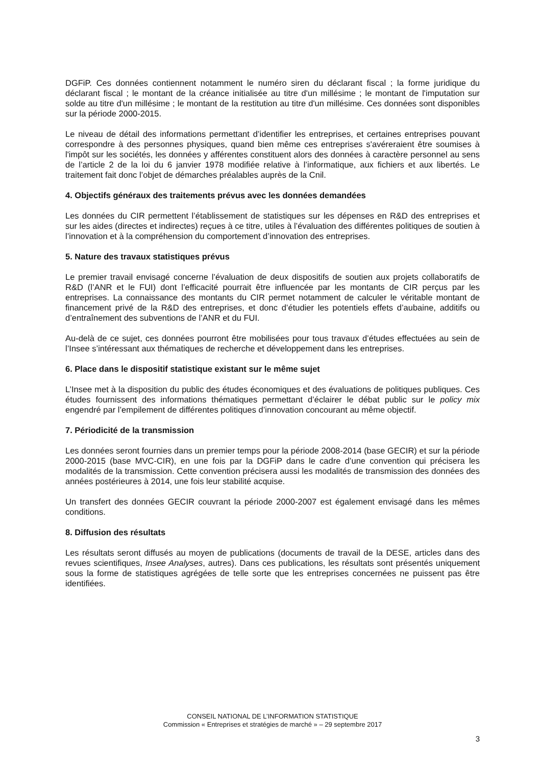DGFiP. Ces données contiennent notamment le numéro siren du déclarant fiscal ; la forme juridique du déclarant fiscal ; le montant de la créance initialisée au titre d'un millésime ; le montant de l'imputation sur solde au titre d'un millésime ; le montant de la restitution au titre d'un millésime. Ces données sont disponibles sur la période 2000-2015.
Le niveau de détail des informations permettant d’identifier les entreprises, et certaines entreprises pouvant correspondre à des personnes physiques, quand bien même ces entreprises s'avéreraient être soumises à l'impôt sur les sociétés, les données y afférentes constituent alors des données à caractère personnel au sens de l’article 2 de la loi du 6 janvier 1978 modifiée relative à l’informatique, aux fichiers et aux libertés. Le traitement fait donc l’objet de démarches préalables auprès de la Cnil.
4. Objectifs généraux des traitements prévus avec les données demandées
Les données du CIR permettent l’établissement de statistiques sur les dépenses en R&D des entreprises et sur les aides (directes et indirectes) reçues à ce titre, utiles à l’évaluation des différentes politiques de soutien à l’innovation et à la compréhension du comportement d’innovation des entreprises.
5. Nature des travaux statistiques prévus
Le premier travail envisagé concerne l’évaluation de deux dispositifs de soutien aux projets collaboratifs de R&D (l’ANR et le FUI) dont l’efficacité pourrait être influencée par les montants de CIR perçus par les entreprises. La connaissance des montants du CIR permet notamment de calculer le véritable montant de financement privé de la R&D des entreprises, et donc d’étudier les potentiels effets d’aubaine, additifs ou d’entraînement des subventions de l’ANR et du FUI.
Au-delà de ce sujet, ces données pourront être mobilisées pour tous travaux d’études effectuées au sein de l’Insee s’intéressant aux thématiques de recherche et développement dans les entreprises.
6. Place dans le dispositif statistique existant sur le même sujet
L’Insee met à la disposition du public des études économiques et des évaluations de politiques publiques. Ces études fournissent des informations thématiques permettant d’éclairer le débat public sur le policy mix engendré par l’empilement de différentes politiques d’innovation concourant au même objectif.
7. Périodicité de la transmission
Les données seront fournies dans un premier temps pour la période 2008-2014 (base GECIR) et sur la période 2000-2015 (base MVC-CIR), en une fois par la DGFiP dans le cadre d’une convention qui précisera les modalités de la transmission. Cette convention précisera aussi les modalités de transmission des données des années postérieures à 2014, une fois leur stabilité acquise.
Un transfert des données GECIR couvrant la période 2000-2007 est également envisagé dans les mêmes conditions.
8. Diffusion des résultats
Les résultats seront diffusés au moyen de publications (documents de travail de la DESE, articles dans des revues scientifiques, Insee Analyses, autres). Dans ces publications, les résultats sont présentés uniquement sous la forme de statistiques agrégées de telle sorte que les entreprises concernées ne puissent pas être identifiées.
CONSEIL NATIONAL DE L’INFORMATION STATISTIQUE
Commission « Entreprises et stratégies de marché » – 29 septembre 2017
3